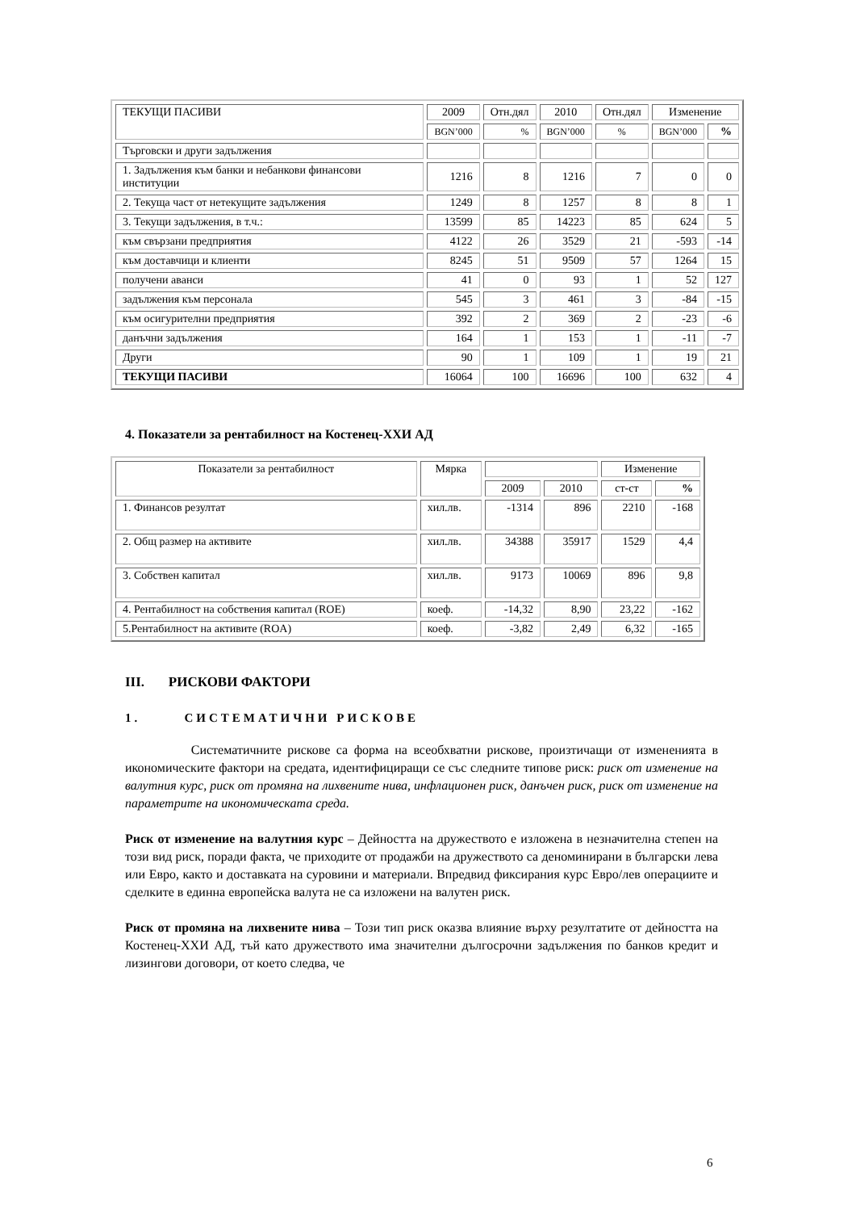| ТЕКУЩИ ПАСИВИ | 2009 | Отн.дял | 2010 | Отн.дял | Изменение | |
| --- | --- | --- | --- | --- | --- | --- |
| | BGN’000 | % | BGN’000 | % | BGN’000 | % |
| Търговски и други задължения | | | | | | |
| 1. Задължения към банки и небанкови финансови институции | 1216 | 8 | 1216 | 7 | 0 | 0 |
| 2. Текуща част от нетекущите задължения | 1249 | 8 | 1257 | 8 | 8 | 1 |
| 3. Текущи задължения, в т.ч.: | 13599 | 85 | 14223 | 85 | 624 | 5 |
| към свързани предприятия | 4122 | 26 | 3529 | 21 | -593 | -14 |
| към доставчици и клиенти | 8245 | 51 | 9509 | 57 | 1264 | 15 |
| получени аванси | 41 | 0 | 93 | 1 | 52 | 127 |
| задължения към персонала | 545 | 3 | 461 | 3 | -84 | -15 |
| към осигурителни предприятия | 392 | 2 | 369 | 2 | -23 | -6 |
| данъчни задължения | 164 | 1 | 153 | 1 | -11 | -7 |
| Други | 90 | 1 | 109 | 1 | 19 | 21 |
| ТЕКУЩИ ПАСИВИ | 16064 | 100 | 16696 | 100 | 632 | 4 |
4. Показатели за рентабилност на Костенец-ХХИ АД
| Показатели за рентабилност | Мярка | | | Изменение | |
| --- | --- | --- | --- | --- | --- |
| | | 2009 | 2010 | ст-ст | % |
| 1. Финансов резултат | хил.лв. | -1314 | 896 | 2210 | -168 |
| 2. Общ размер на активите | хил.лв. | 34388 | 35917 | 1529 | 4,4 |
| 3. Собствен капитал | хил.лв. | 9173 | 10069 | 896 | 9,8 |
| 4. Рентабилност на собствения капитал (ROE) | коеф. | -14,32 | 8,90 | 23,22 | -162 |
| 5.Рентабилност на активите (ROA) | коеф. | -3,82 | 2,49 | 6,32 | -165 |
III. РИСКОВИ ФАКТОРИ
1. СИСТЕМАТИЧНИ РИСКОВЕ
Систематичните рискове са форма на всеобхватни рискове, произтичащи от измененията в икономическите фактори на средата, идентифициращи се със следните типове риск: риск от изменение на валутния курс, риск от промяна на лихвените нива, инфлационен риск, данъчен риск, риск от изменение на параметрите на икономическата среда.
Риск от изменение на валутния курс – Дейността на дружеството е изложена в незначителна степен на този вид риск, поради факта, че приходите от продажби на дружеството са деноминирани в български лева или Евро, както и доставката на суровини и материали. Впредвид фиксирания курс Евро/лев операциите и сделките в единна европейска валута не са изложени на валутен риск.
Риск от промяна на лихвените нива – Този тип риск оказва влияние върху резултатите от дейността на Костенец-ХХИ АД, тъй като дружеството има значителни дългосрочни задължения по банков кредит и лизингови договори, от което следва, че
6